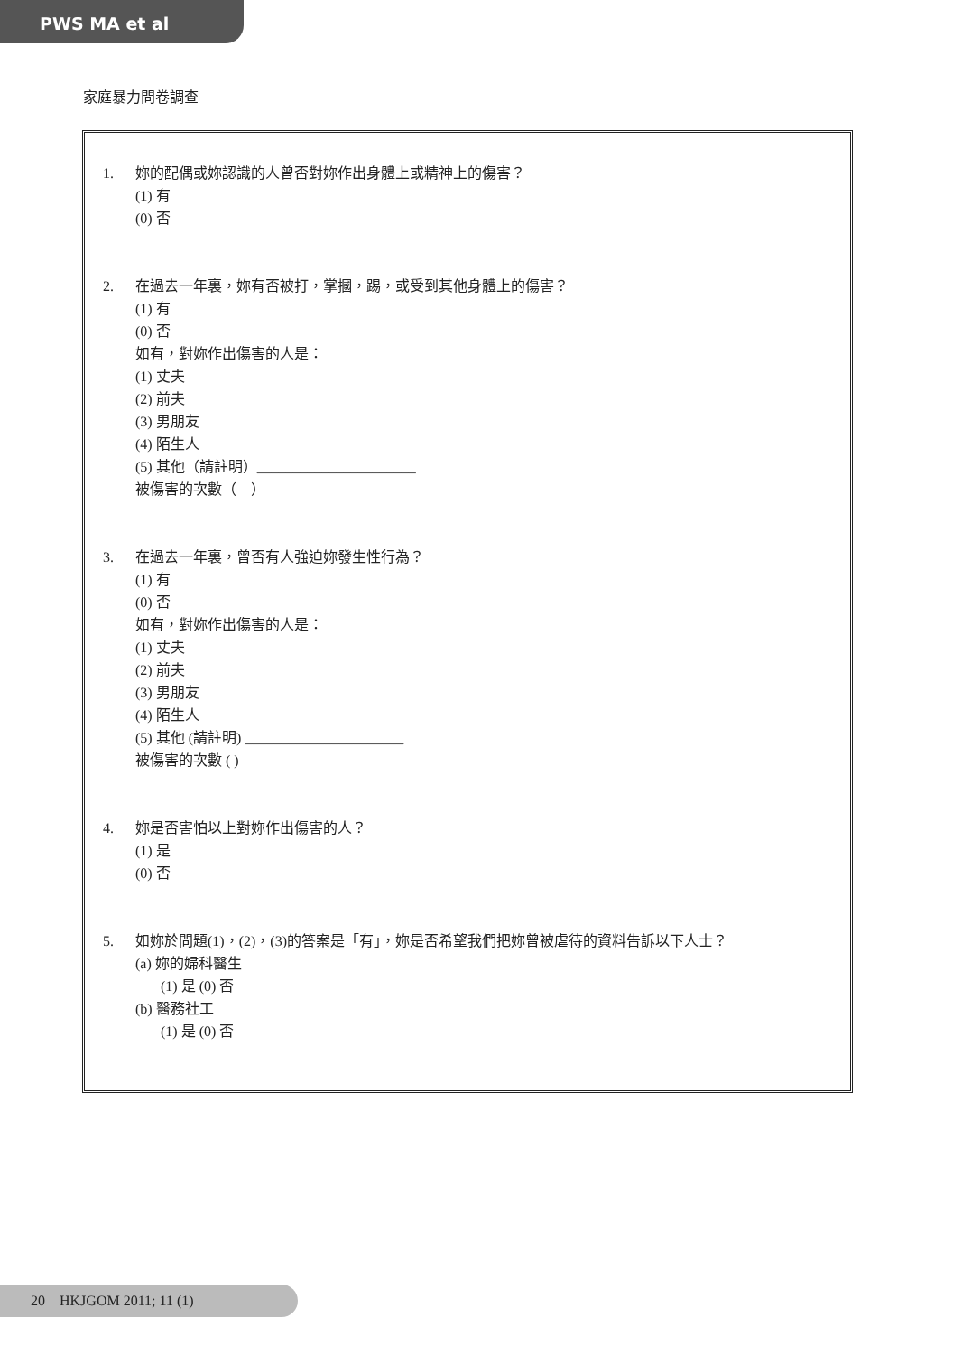PWS MA et al
家庭暴力問卷調查
1. 妳的配偶或妳認識的人曾否對妳作出身體上或精神上的傷害？
(1) 有
(0) 否
2. 在過去一年裏，妳有否被打，掌摑，踢，或受到其他身體上的傷害？
(1) 有
(0) 否
如有，對妳作出傷害的人是：
(1) 丈夫
(2) 前夫
(3) 男朋友
(4) 陌生人
(5) 其他（請註明）______________________
被傷害的次數（　）
3. 在過去一年裏，曾否有人強迫妳發生性行為？
(1) 有
(0) 否
如有，對妳作出傷害的人是：
(1) 丈夫
(2) 前夫
(3) 男朋友
(4) 陌生人
(5) 其他 (請註明) ______________________
被傷害的次數 ( )
4. 妳是否害怕以上對妳作出傷害的人？
(1) 是
(0) 否
5. 如妳於問題(1)，(2)，(3)的答案是「有」，妳是否希望我們把妳曾被虐待的資料告訴以下人士？
(a) 妳的婦科醫生
(1) 是 (0) 否
(b) 醫務社工
(1) 是 (0) 否
20 HKJGOM 2011; 11 (1)